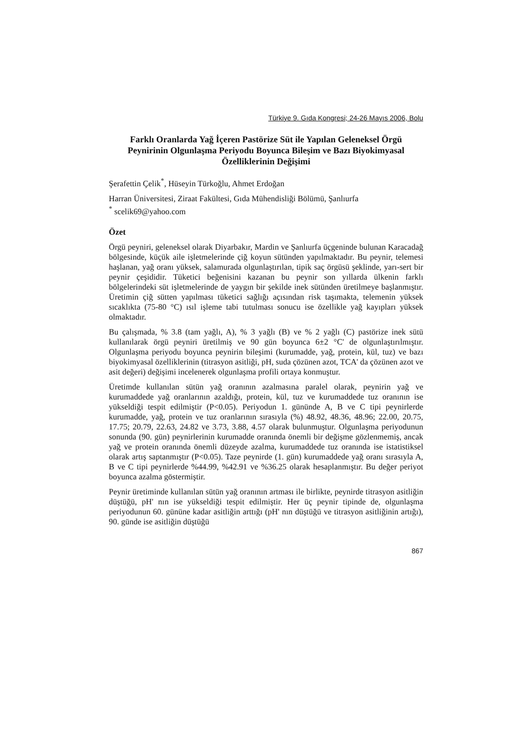Türkiye 9. Gıda Kongresi; 24-26 Mayıs 2006, Bolu
Farklı Oranlarda Yağ İçeren Pastörize Süt ile Yapılan Geleneksel Örgü Peynirinin Olgunlaşma Periyodu Boyunca Bileşim ve Bazı Biyokimyasal Özelliklerinin Değişimi
Şerafettin Çelik<sup>*</sup>, Hüseyin Türkoğlu, Ahmet Erdoğan
Harran Üniversitesi, Ziraat Fakültesi, Gıda Mühendisliği Bölümü, Şanlıurfa
<sup>*</sup> scelik69@yahoo.com
Özet
Örgü peyniri, geleneksel olarak Diyarbakır, Mardin ve Şanlıurfa üçgeninde bulunan Karacadağ bölgesinde, küçük aile işletmelerinde çiğ koyun sütünden yapılmaktadır. Bu peynir, telemesi haşlanan, yağ oranı yüksek, salamurada olgunlaştırılan, tipik saç örgüsü şeklinde, yarı-sert bir peynir çeşididir. Tüketici beğenisini kazanan bu peynir son yıllarda ülkenin farklı bölgelerindeki süt işletmelerinde de yaygın bir şekilde inek sütünden üretilmeye başlanmıştır. Üretimin çiğ sütten yapılması tüketici sağlığı açısından risk taşımakta, telemenin yüksek sıcaklıkta (75-80 °C) ısıl işleme tabi tutulması sonucu ise özellikle yağ kayıpları yüksek olmaktadır.
Bu çalışmada, % 3.8 (tam yağlı, A), % 3 yağlı (B) ve % 2 yağlı (C) pastörize inek sütü kullanılarak örgü peyniri üretilmiş ve 90 gün boyunca 6±2 °C' de olgunlaştırılmıştır. Olgunlaşma periyodu boyunca peynirin bileşimi (kurumadde, yağ, protein, kül, tuz) ve bazı biyokimyasal özelliklerinin (titrasyon asitliği, pH, suda çözünen azot, TCA' da çözünen azot ve asit değeri) değişimi incelenerek olgunlaşma profili ortaya konmuştur.
Üretimde kullanılan sütün yağ oranının azalmasına paralel olarak, peynirin yağ ve kurumaddede yağ oranlarının azaldığı, protein, kül, tuz ve kurumaddede tuz oranının ise yükseldiği tespit edilmiştir (P<0.05). Periyodun 1. gününde A, B ve C tipi peynirlerde kurumadde, yağ, protein ve tuz oranlarının sırasıyla (%) 48.92, 48.36, 48.96; 22.00, 20.75, 17.75; 20.79, 22.63, 24.82 ve 3.73, 3.88, 4.57 olarak bulunmuştur. Olgunlaşma periyodunun sonunda (90. gün) peynirlerinin kurumadde oranında önemli bir değişme gözlenmemiş, ancak yağ ve protein oranında önemli düzeyde azalma, kurumaddede tuz oranında ise istatistiksel olarak artış saptanmıştır (P<0.05). Taze peynirde (1. gün) kurumaddede yağ oranı sırasıyla A, B ve C tipi peynirlerde %44.99, %42.91 ve %36.25 olarak hesaplanmıştır. Bu değer periyot boyunca azalma göstermiştir.
Peynir üretiminde kullanılan sütün yağ oranının artması ile birlikte, peynirde titrasyon asitliğin düştüğü, pH' nın ise yükseldiği tespit edilmiştir. Her üç peynir tipinde de, olgunlaşma periyodunun 60. gününe kadar asitliğin arttığı (pH' nın düştüğü ve titrasyon asitliğinin artığı), 90. günde ise asitliğin düştüğü
867